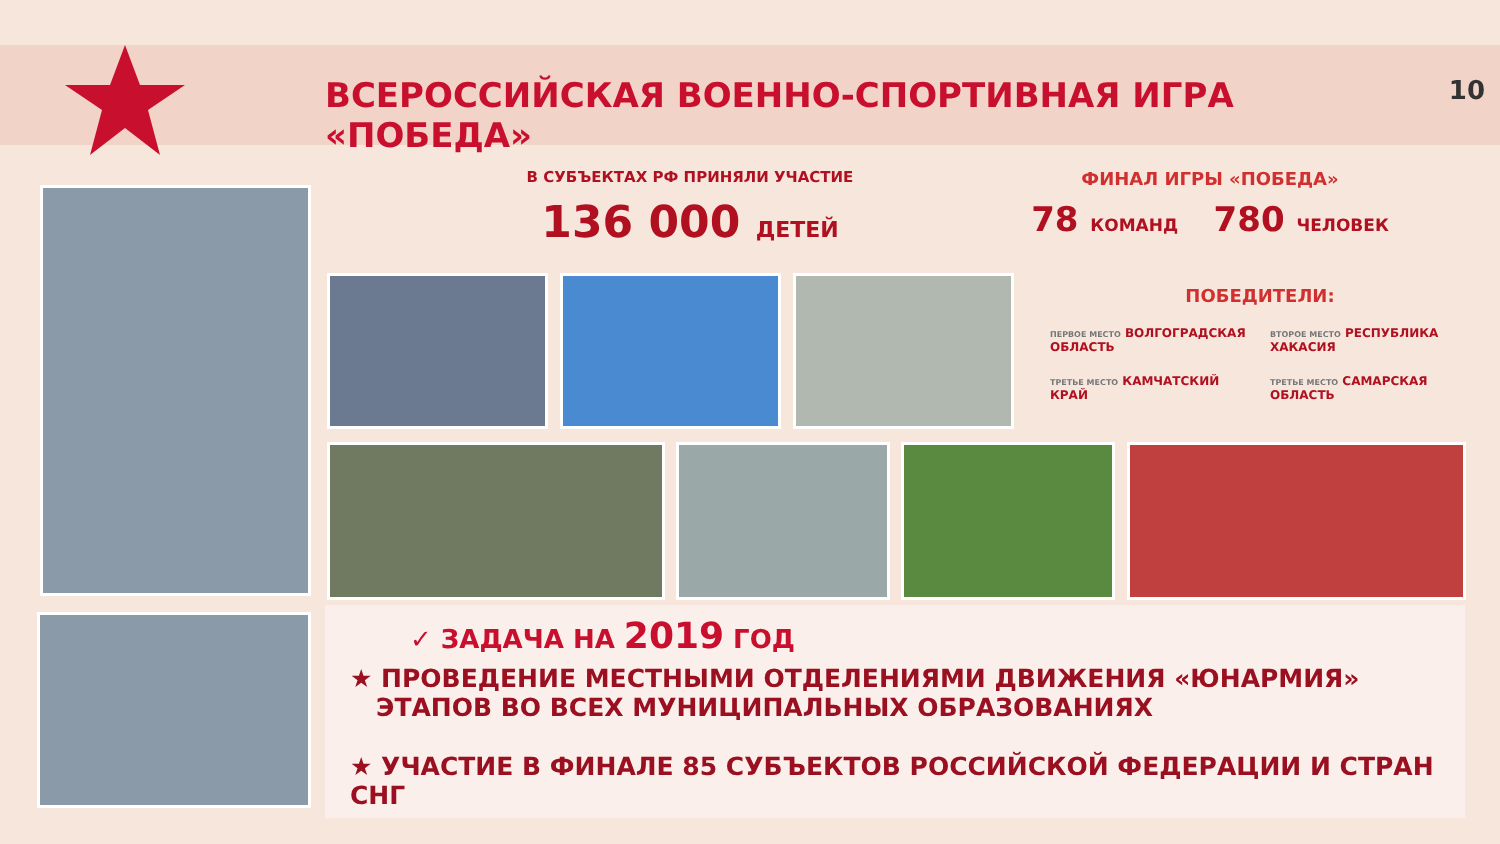ВСЕРОССИЙСКАЯ ВОЕННО-СПОРТИВНАЯ ИГРА «ПОБЕДА» 10
В СУБЪЕКТАХ РФ ПРИНЯЛИ УЧАСТИЕ
136 000 ДЕТЕЙ
ФИНАЛ ИГРЫ «ПОБЕДА»
78 КОМАНД 780 ЧЕЛОВЕК
ПОБЕДИТЕЛИ:
ПЕРВОЕ МЕСТО ВОЛГОГРАДСКАЯ ОБЛАСТЬ
ВТОРОЕ МЕСТО РЕСПУБЛИКА ХАКАСИЯ
ТРЕТЬЕ МЕСТО КАМЧАТСКИЙ КРАЙ
ТРЕТЬЕ МЕСТО САМАРСКАЯ ОБЛАСТЬ
✓ ЗАДАЧА НА 2019 ГОД
★ ПРОВЕДЕНИЕ МЕСТНЫМИ ОТДЕЛЕНИЯМИ ДВИЖЕНИЯ «ЮНАРМИЯ»
ЭТАПОВ ВО ВСЕХ МУНИЦИПАЛЬНЫХ ОБРАЗОВАНИЯХ
★ УЧАСТИЕ В ФИНАЛЕ 85 СУБЪЕКТОВ РОССИЙСКОЙ ФЕДЕРАЦИИ И СТРАН СНГ